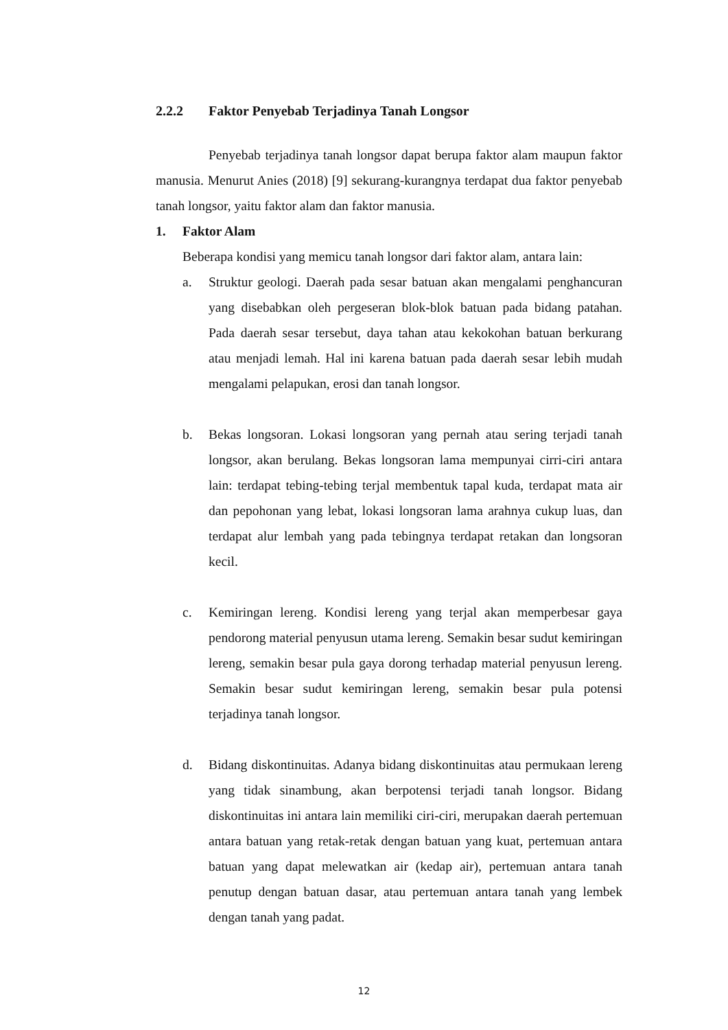2.2.2 Faktor Penyebab Terjadinya Tanah Longsor
Penyebab terjadinya tanah longsor dapat berupa faktor alam maupun faktor manusia. Menurut Anies (2018) [9] sekurang-kurangnya terdapat dua faktor penyebab tanah longsor, yaitu faktor alam dan faktor manusia.
1. Faktor Alam
Beberapa kondisi yang memicu tanah longsor dari faktor alam, antara lain:
a. Struktur geologi. Daerah pada sesar batuan akan mengalami penghancuran yang disebabkan oleh pergeseran blok-blok batuan pada bidang patahan. Pada daerah sesar tersebut, daya tahan atau kekokohan batuan berkurang atau menjadi lemah. Hal ini karena batuan pada daerah sesar lebih mudah mengalami pelapukan, erosi dan tanah longsor.
b. Bekas longsoran. Lokasi longsoran yang pernah atau sering terjadi tanah longsor, akan berulang. Bekas longsoran lama mempunyai cirri-ciri antara lain: terdapat tebing-tebing terjal membentuk tapal kuda, terdapat mata air dan pepohonan yang lebat, lokasi longsoran lama arahnya cukup luas, dan terdapat alur lembah yang pada tebingnya terdapat retakan dan longsoran kecil.
c. Kemiringan lereng. Kondisi lereng yang terjal akan memperbesar gaya pendorong material penyusun utama lereng. Semakin besar sudut kemiringan lereng, semakin besar pula gaya dorong terhadap material penyusun lereng. Semakin besar sudut kemiringan lereng, semakin besar pula potensi terjadinya tanah longsor.
d. Bidang diskontinuitas. Adanya bidang diskontinuitas atau permukaan lereng yang tidak sinambung, akan berpotensi terjadi tanah longsor. Bidang diskontinuitas ini antara lain memiliki ciri-ciri, merupakan daerah pertemuan antara batuan yang retak-retak dengan batuan yang kuat, pertemuan antara batuan yang dapat melewatkan air (kedap air), pertemuan antara tanah penutup dengan batuan dasar, atau pertemuan antara tanah yang lembek dengan tanah yang padat.
12